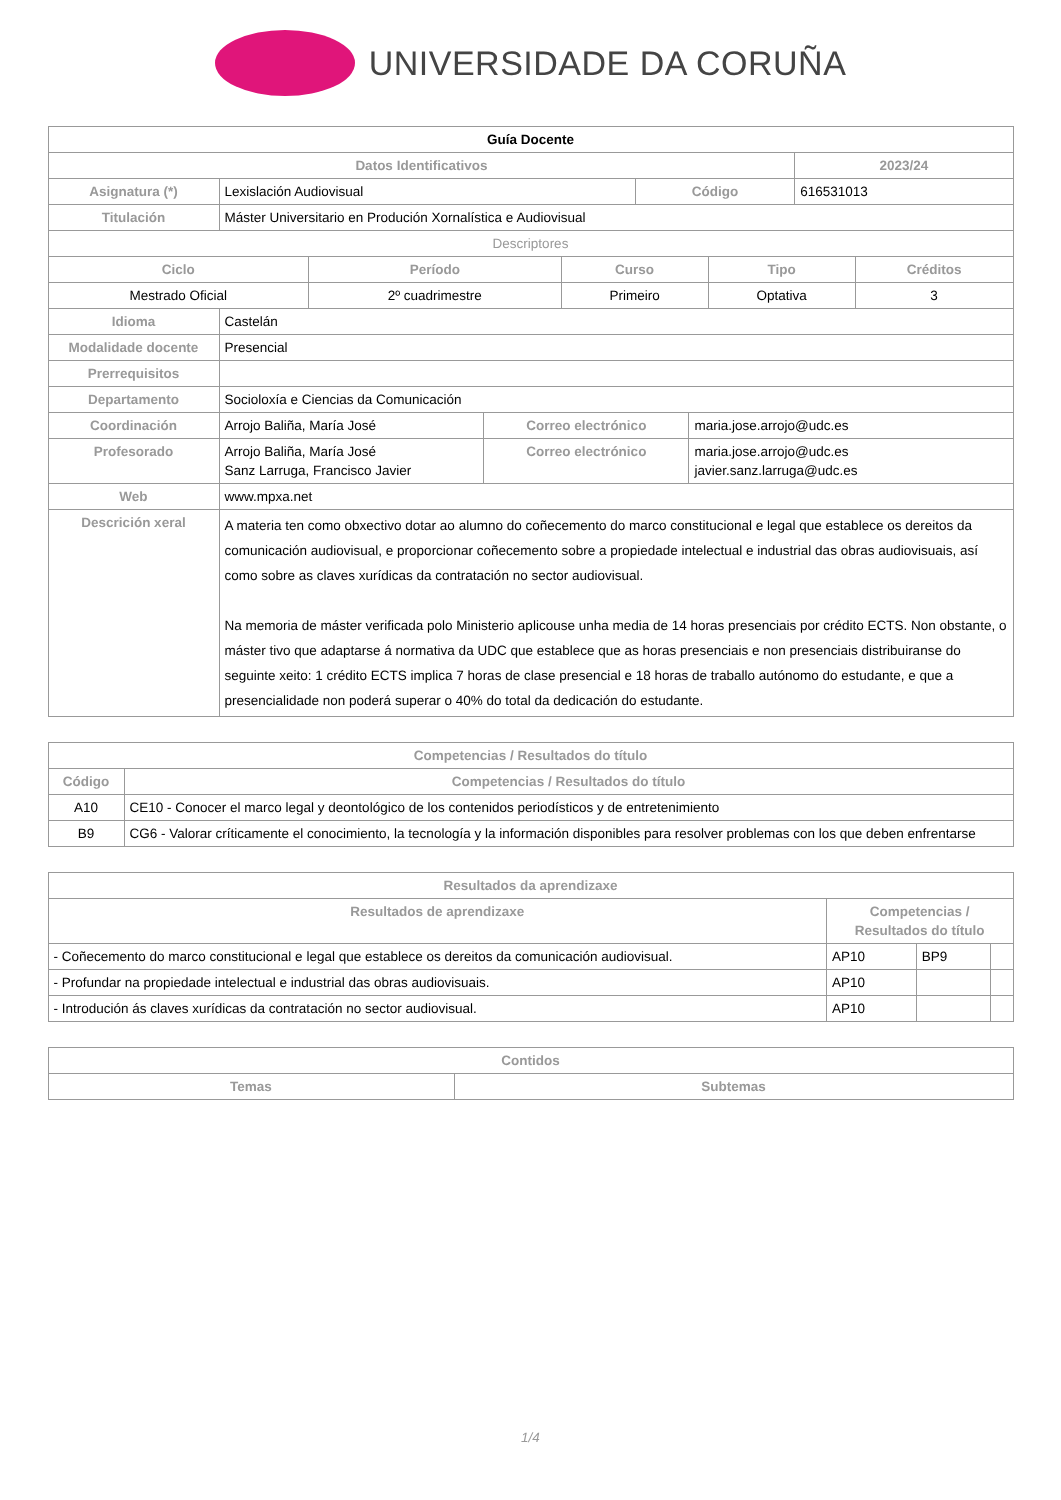UNIVERSIDADE DA CORUÑA
| Guía Docente | | | |
| --- | --- | --- | --- |
| Datos Identificativos | | | 2023/24 |
| Asignatura (*) | Lexislación Audiovisual | Código | 616531013 |
| Titulación | Máster Universitario en Produción Xornalística e Audiovisual | | |
| Descriptores | | | | |
| Ciclo | Período | Curso | Tipo | Créditos |
| Mestrado Oficial | 2º cuadrimestre | Primeiro | Optativa | 3 |
| Idioma | Castelán | | |
| Modalidade docente | Presencial | | |
| Prerrequisitos | | | |
| Departamento | Socioloxía e Ciencias da Comunicación | | |
| Coordinación | Arrojo Baliña, María José | Correo electrónico | maria.jose.arrojo@udc.es |
| Profesorado | Arrojo Baliña, María José Sanz Larruga, Francisco Javier | Correo electrónico | maria.jose.arrojo@udc.es javier.sanz.larruga@udc.es |
| Web | www.mpxa.net | | |
| Descrición xeral | A materia ten como obxectivo dotar ao alumno do coñecemento do marco constitucional e legal que establece os dereitos da comunicación audiovisual, e proporcionar coñecemento sobre a propiedade intelectual e industrial das obras audiovisuais, así como sobre as claves xurídicas da contratación no sector audiovisual. Na memoria de máster verificada polo Ministerio aplicouse unha media de 14 horas presenciais por crédito ECTS. Non obstante, o máster tivo que adaptarse á normativa da UDC que establece que as horas presenciais e non presenciais distribuiranse do seguinte xeito: 1 crédito ECTS implica 7 horas de clase presencial e 18 horas de traballo autónomo do estudante, e que a presencialidade non poderá superar o 40% do total da dedicación do estudante. | | |
| Competencias / Resultados do título | |
| --- | --- |
| Código | Competencias / Resultados do título |
| A10 | CE10 - Conocer el marco legal y deontológico de los contenidos periodísticos y de entretenimiento |
| B9 | CG6 - Valorar críticamente el conocimiento, la tecnología y la información disponibles para resolver problemas con los que deben enfrentarse |
| Resultados da aprendizaxe | | | |
| --- | --- | --- | --- |
| Resultados de aprendizaxe | Competencias / Resultados do título | | |
| - Coñecemento do marco constitucional e legal que establece os dereitos da comunicación audiovisual. | AP10 | BP9 | |
| - Profundar na propiedade intelectual e industrial das obras audiovisuais. | AP10 | | |
| - Introdución ás claves xurídicas da contratación no sector audiovisual. | AP10 | | |
| Contidos | |
| --- | --- |
| Temas | Subtemas |
1/4